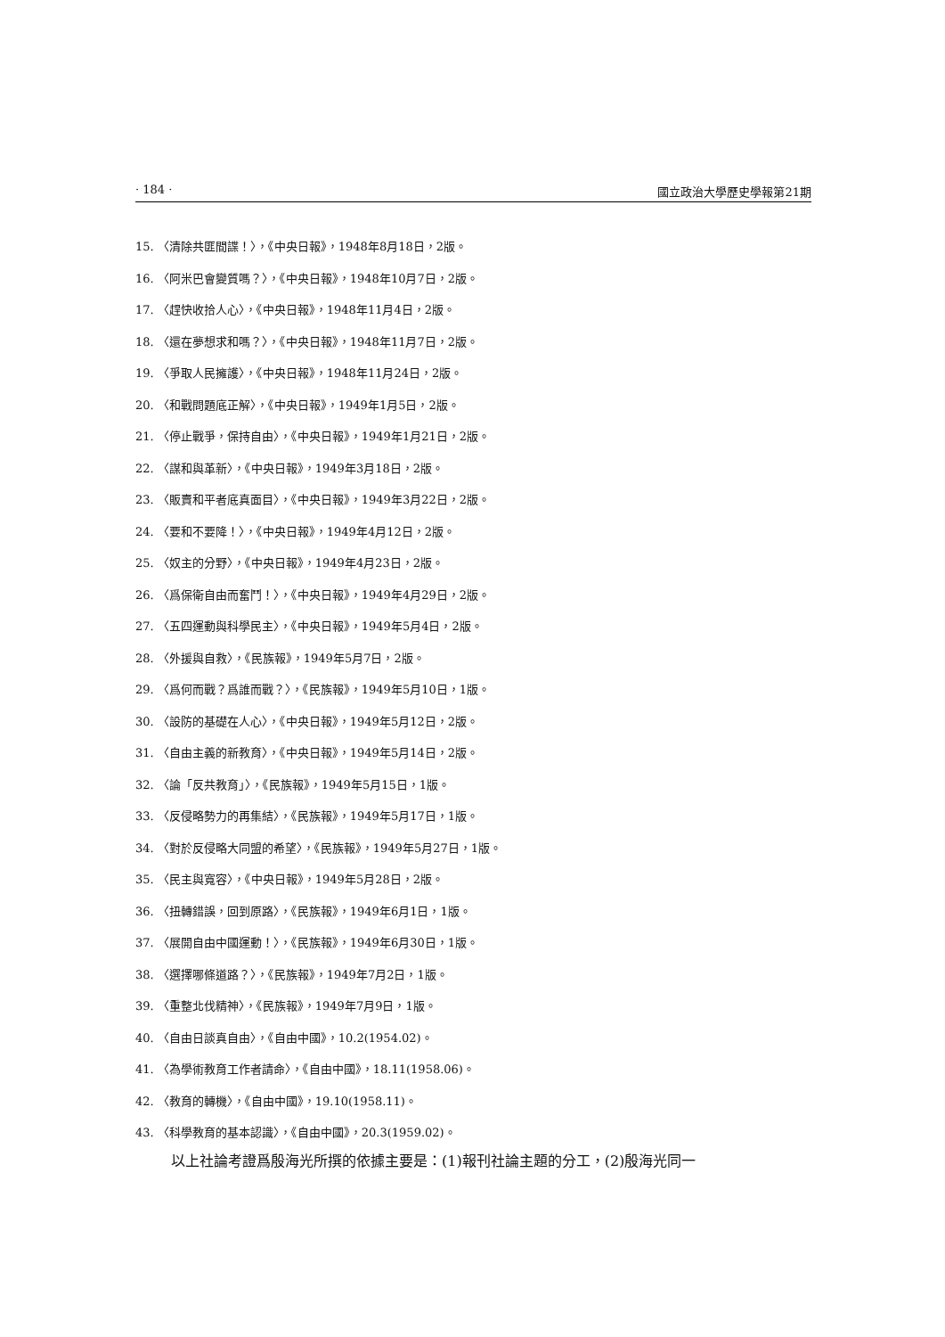· 184 · 國立政治大學歷史學報第21期
15. 〈清除共匪間諜！〉，《中央日報》，1948年8月18日，2版。
16. 〈阿米巴會變質嗎？〉，《中央日報》，1948年10月7日，2版。
17. 〈趕快收拾人心〉，《中央日報》，1948年11月4日，2版。
18. 〈還在夢想求和嗎？〉，《中央日報》，1948年11月7日，2版。
19. 〈爭取人民擁護〉，《中央日報》，1948年11月24日，2版。
20. 〈和戰問題底正解〉，《中央日報》，1949年1月5日，2版。
21. 〈停止戰爭，保持自由〉，《中央日報》，1949年1月21日，2版。
22. 〈謀和與革新〉，《中央日報》，1949年3月18日，2版。
23. 〈販賣和平者底真面目〉，《中央日報》，1949年3月22日，2版。
24. 〈要和不要降！〉，《中央日報》，1949年4月12日，2版。
25. 〈奴主的分野〉，《中央日報》，1949年4月23日，2版。
26. 〈爲保衛自由而奮鬥！〉，《中央日報》，1949年4月29日，2版。
27. 〈五四運動與科學民主〉，《中央日報》，1949年5月4日，2版。
28. 〈外援與自救〉，《民族報》，1949年5月7日，2版。
29. 〈爲何而戰？爲誰而戰？〉，《民族報》，1949年5月10日，1版。
30. 〈設防的基礎在人心〉，《中央日報》，1949年5月12日，2版。
31. 〈自由主義的新教育〉，《中央日報》，1949年5月14日，2版。
32. 〈論「反共教育」〉，《民族報》，1949年5月15日，1版。
33. 〈反侵略勢力的再集結〉，《民族報》，1949年5月17日，1版。
34. 〈對於反侵略大同盟的希望〉，《民族報》，1949年5月27日，1版。
35. 〈民主與寬容〉，《中央日報》，1949年5月28日，2版。
36. 〈扭轉錯誤，回到原路〉，《民族報》，1949年6月1日，1版。
37. 〈展開自由中國運動！〉，《民族報》，1949年6月30日，1版。
38. 〈選擇哪條道路？〉，《民族報》，1949年7月2日，1版。
39. 〈重整北伐精神〉，《民族報》，1949年7月9日，1版。
40. 〈自由日談真自由〉，《自由中國》，10.2(1954.02)。
41. 〈為學術教育工作者請命〉，《自由中國》，18.11(1958.06)。
42. 〈教育的轉機〉，《自由中國》，19.10(1958.11)。
43. 〈科學教育的基本認識〉，《自由中國》，20.3(1959.02)。
以上社論考證爲殷海光所撰的依據主要是：(1)報刊社論主題的分工，(2)殷海光同一